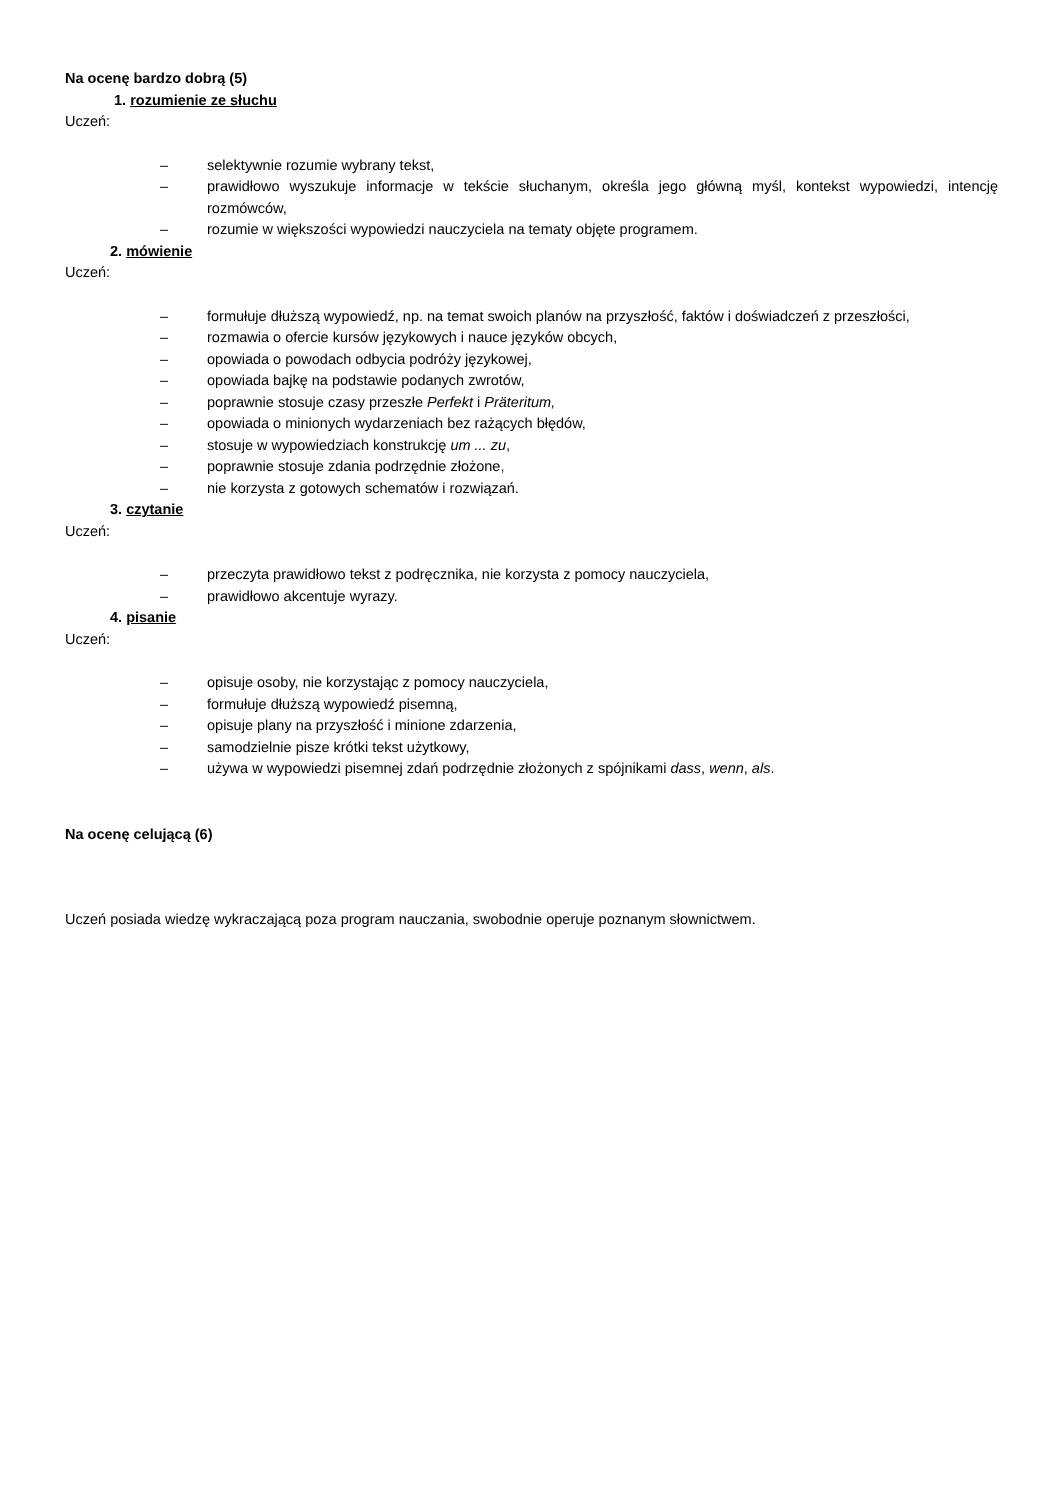Na ocenę bardzo dobrą (5)
1. rozumienie ze słuchu
Uczeń:
– selektywnie rozumie wybrany tekst,
– prawidłowo wyszukuje informacje w tekście słuchanym, określa jego główną myśl, kontekst wypowiedzi, intencję rozmówców,
– rozumie w większości wypowiedzi nauczyciela na tematy objęte programem.
2. mówienie
Uczeń:
– formułuje dłuższą wypowiedź, np. na temat swoich planów na przyszłość, faktów i doświadczeń z przeszłości,
– rozmawia o ofercie kursów językowych i nauce języków obcych,
– opowiada o powodach odbycia podróży językowej,
– opowiada bajkę na podstawie podanych zwrotów,
– poprawnie stosuje czasy przeszłe Perfekt i Präteritum,
– opowiada o minionych wydarzeniach bez rażących błędów,
– stosuje w wypowiedziach konstrukcję um ... zu,
– poprawnie stosuje zdania podrzędnie złożone,
– nie korzysta z gotowych schematów i rozwiązań.
3. czytanie
Uczeń:
– przeczyta prawidłowo tekst z podręcznika, nie korzysta z pomocy nauczyciela,
– prawidłowo akcentuje wyrazy.
4. pisanie
Uczeń:
– opisuje osoby, nie korzystając z pomocy nauczyciela,
– formułuje dłuższą wypowiedź pisemną,
– opisuje plany na przyszłość i minione zdarzenia,
– samodzielnie pisze krótki tekst użytkowy,
– używa w wypowiedzi pisemnej zdań podrzędnie złożonych z spójnikami dass, wenn, als.
Na ocenę celującą (6)
Uczeń posiada wiedzę wykraczającą poza program nauczania, swobodnie operuje poznanym słownictwem.